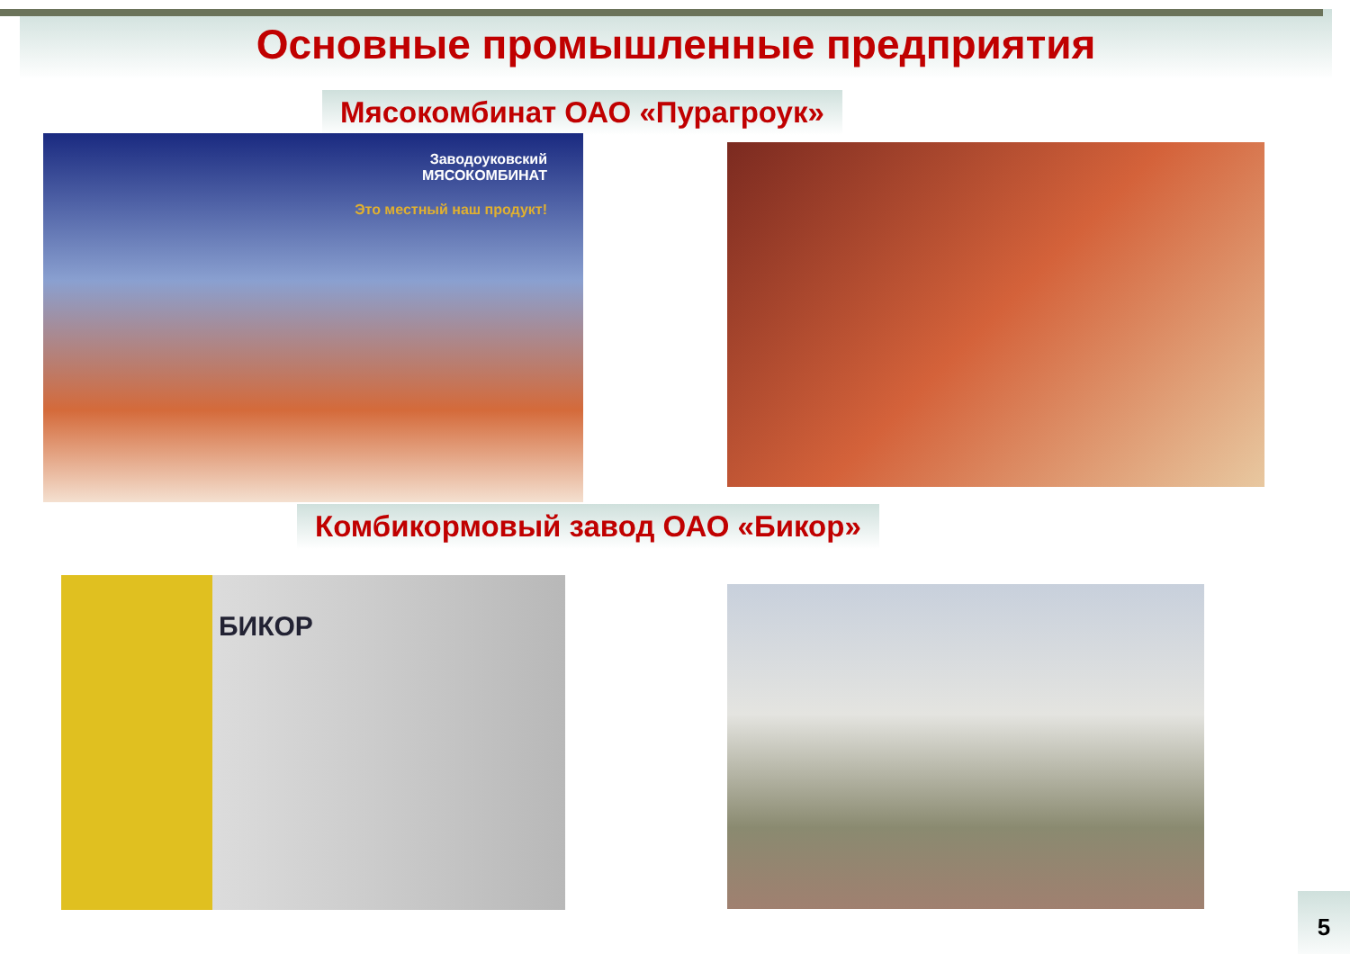Основные промышленные предприятия
Мясокомбинат ОАО «Пурагроук»
Заводоуковский
МЯСОКОМБИНАТ
Это местный наш продукт!
Комбикормовый завод ОАО «Бикор»
БИКОР
5